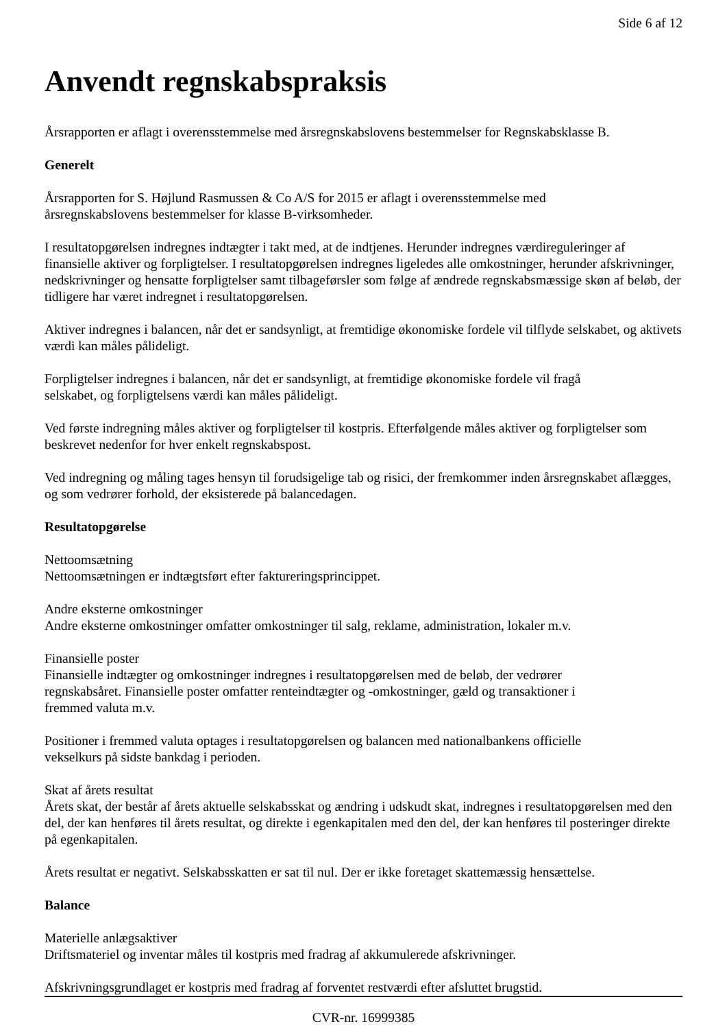Side 6 af 12
Anvendt regnskabspraksis
Årsrapporten er aflagt i overensstemmelse med årsregnskabslovens bestemmelser for Regnskabsklasse B.
Generelt
Årsrapporten for S. Højlund Rasmussen & Co A/S for 2015 er aflagt i overensstemmelse med
årsregnskabslovens bestemmelser for klasse B-virksomheder.
I resultatopgørelsen indregnes indtægter i takt med, at de indtjenes. Herunder indregnes værdireguleringer af finansielle aktiver og forpligtelser. I resultatopgørelsen indregnes ligeledes alle omkostninger, herunder afskrivninger, nedskrivninger og hensatte forpligtelser samt tilbageførsler som følge af ændrede regnskabsmæssige skøn af beløb, der tidligere har været indregnet i resultatopgørelsen.
Aktiver indregnes i balancen, når det er sandsynligt, at fremtidige økonomiske fordele vil tilflyde selskabet, og aktivets værdi kan måles pålideligt.
Forpligtelser indregnes i balancen, når det er sandsynligt, at fremtidige økonomiske fordele vil fragå
selskabet, og forpligtelsens værdi kan måles pålideligt.
Ved første indregning måles aktiver og forpligtelser til kostpris. Efterfølgende måles aktiver og forpligtelser som beskrevet nedenfor for hver enkelt regnskabspost.
Ved indregning og måling tages hensyn til forudsigelige tab og risici, der fremkommer inden årsregnskabet aflægges, og som vedrører forhold, der eksisterede på balancedagen.
Resultatopgørelse
Nettoomsætning
Nettoomsætningen er indtægtsført efter faktureringsprincippet.
Andre eksterne omkostninger
Andre eksterne omkostninger omfatter omkostninger til salg, reklame, administration, lokaler m.v.
Finansielle poster
Finansielle indtægter og omkostninger indregnes i resultatopgørelsen med de beløb, der vedrører
regnskabsåret. Finansielle poster omfatter renteindtægter og -omkostninger, gæld og transaktioner i
fremmed valuta m.v.
Positioner i fremmed valuta optages i resultatopgørelsen og balancen med nationalbankens officielle
vekselkurs på sidste bankdag i perioden.
Skat af årets resultat
Årets skat, der består af årets aktuelle selskabsskat og ændring i udskudt skat, indregnes i resultatopgørelsen med den del, der kan henføres til årets resultat, og direkte i egenkapitalen med den del, der kan henføres til posteringer direkte på egenkapitalen.
Årets resultat er negativt. Selskabsskatten er sat til nul. Der er ikke foretaget skattemæssig hensættelse.
Balance
Materielle anlægsaktiver
Driftsmateriel og inventar måles til kostpris med fradrag af akkumulerede afskrivninger.
Afskrivningsgrundlaget er kostpris med fradrag af forventet restværdi efter afsluttet brugstid.
CVR-nr. 16999385